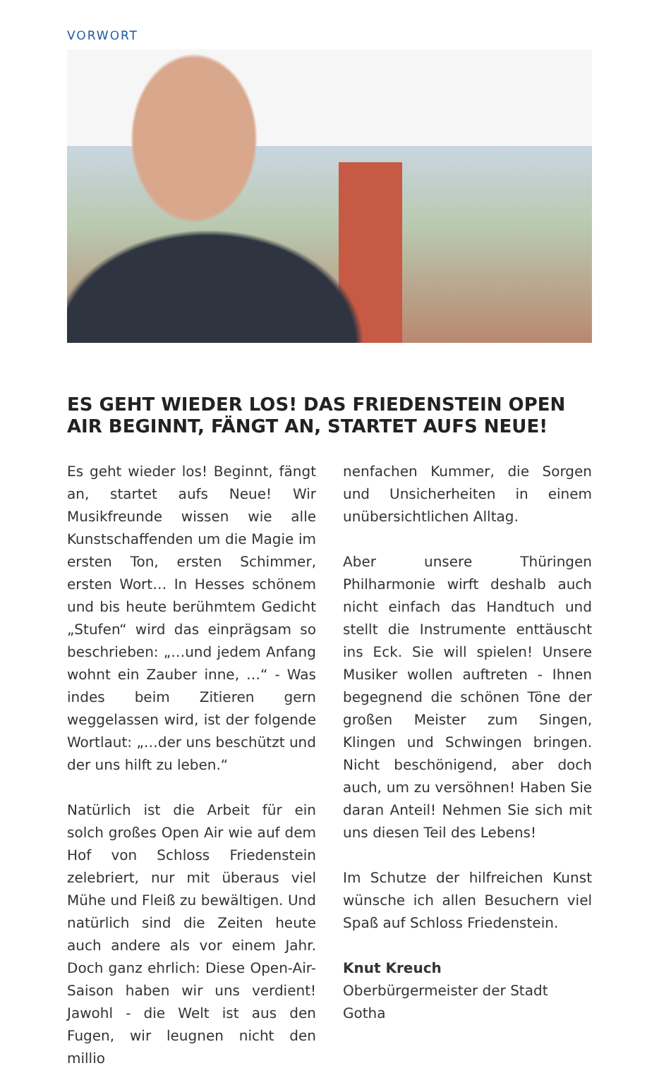VORWORT
ES GEHT WIEDER LOS! DAS FRIEDENSTEIN OPEN AIR BEGINNT, FÄNGT AN, STARTET AUFS NEUE!
Es geht wieder los! Beginnt, fängt an, startet aufs Neue! Wir Musikfreunde wissen wie alle Kunstschaffenden um die Magie im ersten Ton, ersten Schimmer, ersten Wort… In Hesses schönem und bis heute berühmtem Gedicht „Stufen“ wird das einprägsam so beschrieben: „…und jedem Anfang wohnt ein Zauber inne, …“ - Was indes beim Zitieren gern weggelassen wird, ist der folgende Wortlaut: „…der uns beschützt und der uns hilft zu leben.“
Natürlich ist die Arbeit für ein solch großes Open Air wie auf dem Hof von Schloss Friedenstein zelebriert, nur mit überaus viel Mühe und Fleiß zu bewältigen. Und natürlich sind die Zeiten heute auch andere als vor einem Jahr. Doch ganz ehrlich: Diese Open-Air-Saison haben wir uns ver­dient! Jawohl - die Welt ist aus den Fugen, wir leugnen nicht den millio­
nenfachen Kummer, die Sorgen und Unsicherheiten in einem unüber­sichtlichen Alltag.
Aber unsere Thüringen Philharmonie wirft deshalb auch nicht einfach das Handtuch und stellt die Instrumente enttäuscht ins Eck. Sie will spielen! Unsere Musiker wollen auftreten - Ihnen begegnend die schönen Töne der großen Meister zum Singen, Klingen und Schwingen bringen. Nicht beschönigend, aber doch auch, um zu versöhnen! Haben Sie daran Anteil! Nehmen Sie sich mit uns diesen Teil des Lebens!
Im Schutze der hilfreichen Kunst wünsche ich allen Besuchern viel Spaß auf Schloss Friedenstein.
Knut Kreuch
Oberbürgermeister der Stadt Gotha